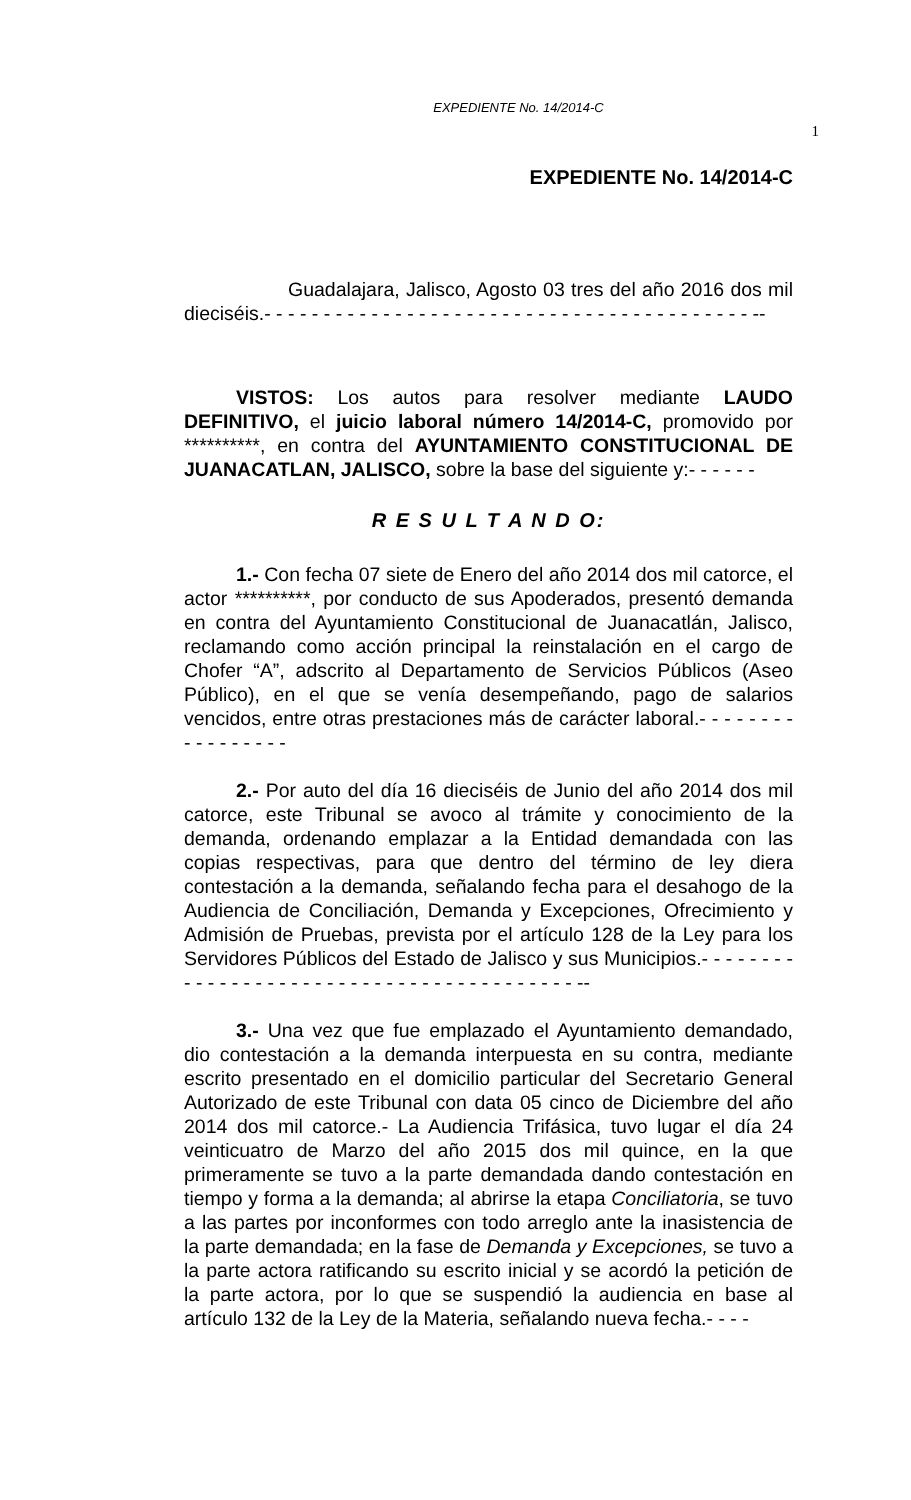EXPEDIENTE No. 14/2014-C
1
EXPEDIENTE No. 14/2014-C
Guadalajara, Jalisco, Agosto 03 tres del año 2016 dos mil dieciséis.- - - - - - - - - - - - - - - - - - - - - - - - - - - - - - - - - - - - - - - - - --
VISTOS: Los autos para resolver mediante LAUDO DEFINITIVO, el juicio laboral número 14/2014-C, promovido por **********, en contra del AYUNTAMIENTO CONSTITUCIONAL DE JUANACATLAN, JALISCO, sobre la base del siguiente y:- - - - - -
R E S U L T A N D O:
1.- Con fecha 07 siete de Enero del año 2014 dos mil catorce, el actor **********, por conducto de sus Apoderados, presentó demanda en contra del Ayuntamiento Constitucional de Juanacatlán, Jalisco, reclamando como acción principal la reinstalación en el cargo de Chofer “A”, adscrito al Departamento de Servicios Públicos (Aseo Público), en el que se venía desempeñando, pago de salarios vencidos, entre otras prestaciones más de carácter laboral.- - - - - - - - - - - - - - - - -
2.- Por auto del día 16 dieciséis de Junio del año 2014 dos mil catorce, este Tribunal se avoco al trámite y conocimiento de la demanda, ordenando emplazar a la Entidad demandada con las copias respectivas, para que dentro del término de ley diera contestación a la demanda, señalando fecha para el desahogo de la Audiencia de Conciliación, Demanda y Excepciones, Ofrecimiento y Admisión de Pruebas, prevista por el artículo 128 de la Ley para los Servidores Públicos del Estado de Jalisco y sus Municipios.- - - - - - - - - - - - - - - - - - - - - - - - - - - - - - - - - - - - - - - - - --
3.- Una vez que fue emplazado el Ayuntamiento demandado, dio contestación a la demanda interpuesta en su contra, mediante escrito presentado en el domicilio particular del Secretario General Autorizado de este Tribunal con data 05 cinco de Diciembre del año 2014 dos mil catorce.- La Audiencia Trifásica, tuvo lugar el día 24 veinticuatro de Marzo del año 2015 dos mil quince, en la que primeramente se tuvo a la parte demandada dando contestación en tiempo y forma a la demanda; al abrirse la etapa Conciliatoria, se tuvo a las partes por inconformes con todo arreglo ante la inasistencia de la parte demandada; en la fase de Demanda y Excepciones, se tuvo a la parte actora ratificando su escrito inicial y se acordó la petición de la parte actora, por lo que se suspendió la audiencia en base al artículo 132 de la Ley de la Materia, señalando nueva fecha.- - - -